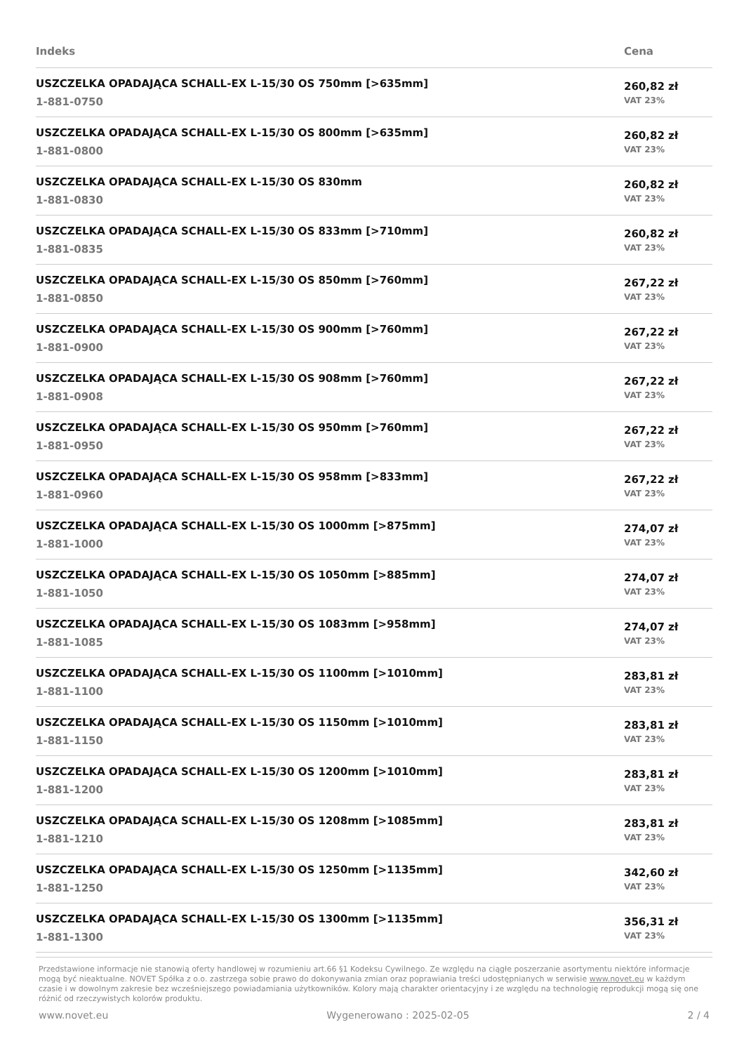| Indeks | Cena |
| --- | --- |
| USZCZELKA OPADAJĄCA SCHALL-EX L-15/30 OS 750mm [>635mm] 1-881-0750 | 260,82 zł VAT 23% |
| USZCZELKA OPADAJĄCA SCHALL-EX L-15/30 OS 800mm [>635mm] 1-881-0800 | 260,82 zł VAT 23% |
| USZCZELKA OPADAJĄCA SCHALL-EX L-15/30 OS 830mm 1-881-0830 | 260,82 zł VAT 23% |
| USZCZELKA OPADAJĄCA SCHALL-EX L-15/30 OS 833mm [>710mm] 1-881-0835 | 260,82 zł VAT 23% |
| USZCZELKA OPADAJĄCA SCHALL-EX L-15/30 OS 850mm [>760mm] 1-881-0850 | 267,22 zł VAT 23% |
| USZCZELKA OPADAJĄCA SCHALL-EX L-15/30 OS 900mm [>760mm] 1-881-0900 | 267,22 zł VAT 23% |
| USZCZELKA OPADAJĄCA SCHALL-EX L-15/30 OS 908mm [>760mm] 1-881-0908 | 267,22 zł VAT 23% |
| USZCZELKA OPADAJĄCA SCHALL-EX L-15/30 OS 950mm [>760mm] 1-881-0950 | 267,22 zł VAT 23% |
| USZCZELKA OPADAJĄCA SCHALL-EX L-15/30 OS 958mm [>833mm] 1-881-0960 | 267,22 zł VAT 23% |
| USZCZELKA OPADAJĄCA SCHALL-EX L-15/30 OS 1000mm [>875mm] 1-881-1000 | 274,07 zł VAT 23% |
| USZCZELKA OPADAJĄCA SCHALL-EX L-15/30 OS 1050mm [>885mm] 1-881-1050 | 274,07 zł VAT 23% |
| USZCZELKA OPADAJĄCA SCHALL-EX L-15/30 OS 1083mm [>958mm] 1-881-1085 | 274,07 zł VAT 23% |
| USZCZELKA OPADAJĄCA SCHALL-EX L-15/30 OS 1100mm [>1010mm] 1-881-1100 | 283,81 zł VAT 23% |
| USZCZELKA OPADAJĄCA SCHALL-EX L-15/30 OS 1150mm [>1010mm] 1-881-1150 | 283,81 zł VAT 23% |
| USZCZELKA OPADAJĄCA SCHALL-EX L-15/30 OS 1200mm [>1010mm] 1-881-1200 | 283,81 zł VAT 23% |
| USZCZELKA OPADAJĄCA SCHALL-EX L-15/30 OS 1208mm [>1085mm] 1-881-1210 | 283,81 zł VAT 23% |
| USZCZELKA OPADAJĄCA SCHALL-EX L-15/30 OS 1250mm [>1135mm] 1-881-1250 | 342,60 zł VAT 23% |
| USZCZELKA OPADAJĄCA SCHALL-EX L-15/30 OS 1300mm [>1135mm] 1-881-1300 | 356,31 zł VAT 23% |
Przedstawione informacje nie stanowią oferty handlowej w rozumieniu art.66 §1 Kodeksu Cywilnego. Ze względu na ciągłe poszerzanie asortymentu niektóre informacje mogą być nieaktualne. NOVET Spółka z o.o. zastrzega sobie prawo do dokonywania zmian oraz poprawiania treści udostępnianych w serwisie www.novet.eu w każdym czasie i w dowolnym zakresie bez wcześniejszego powiadamiania użytkowników. Kolory mają charakter orientacyjny i ze względu na technologię reprodukcji mogą się one różnić od rzeczywistych kolorów produktu.
www.novet.eu Wygenerowano : 2025-02-05 2 / 4